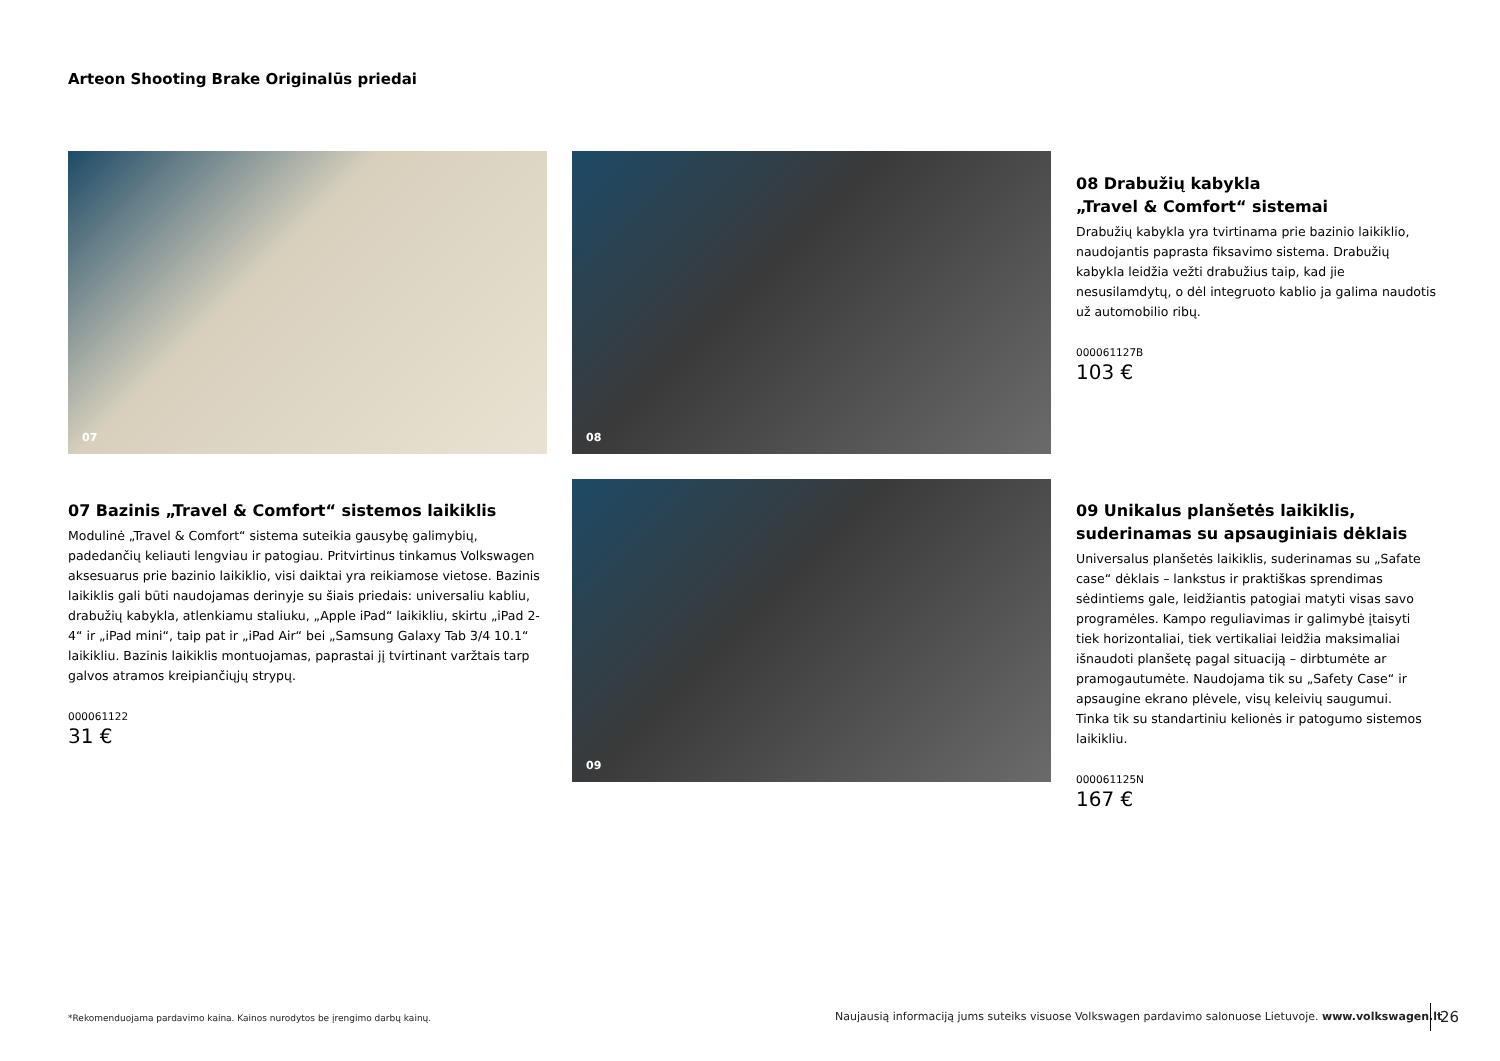Arteon Shooting Brake Originalūs priedai
07 08
08 Drabužių kabykla
„Travel & Comfort“ sistemai
Drabužių kabykla yra tvirtinama prie bazinio laikiklio, naudojantis paprasta fiksavimo sistema. Drabužių kabykla leidžia vežti drabužius taip, kad jie nesusilamdytų, o dėl integruoto kablio ja galima naudotis už automobilio ribų.
000061127B
103 €
07 Bazinis „Travel & Comfort“ sistemos laikiklis
Modulinė „Travel & Comfort“ sistema suteikia gausybę galimybių, padedančių keliauti lengviau ir patogiau. Pritvirtinus tinkamus Volkswagen aksesuarus prie bazinio laikiklio, visi daiktai yra reikiamose vietose. Bazinis laikiklis gali būti naudojamas derinyje su šiais priedais: universaliu kabliu, drabužių kabykla, atlenkiamu staliuku, „Apple iPad“ laikikliu, skirtu „iPad 2-4“ ir „iPad mini“, taip pat ir „iPad Air“ bei „Samsung Galaxy Tab 3/4 10.1“ laikikliu. Bazinis laikiklis montuojamas, paprastai jį tvirtinant varžtais tarp galvos atramos kreipiančiųjų strypų.
000061122
31 €
09
09 Unikalus planšetės laikiklis, suderinamas su apsauginiais dėklais
Universalus planšetės laikiklis, suderinamas su „Safate case“ dėklais – lankstus ir praktiškas sprendimas sėdintiems gale, leidžiantis patogiai matyti visas savo programėles. Kampo reguliavimas ir galimybė įtaisyti tiek horizontaliai, tiek vertikaliai leidžia maksimaliai išnaudoti planšetę pagal situaciją – dirbtumėte ar pramogautumėte. Naudojama tik su „Safety Case“ ir apsaugine ekrano plėvele, visų keleivių saugumui. Tinka tik su standartiniu kelionės ir patogumo sistemos laikikliu.
000061125N
167 €
*Rekomenduojama pardavimo kaina. Kainos nurodytos be įrengimo darbų kainų.
Naujausią informaciją jums suteiks visuose Volkswagen pardavimo salonuose Lietuvoje. www.volkswagen.lt
26